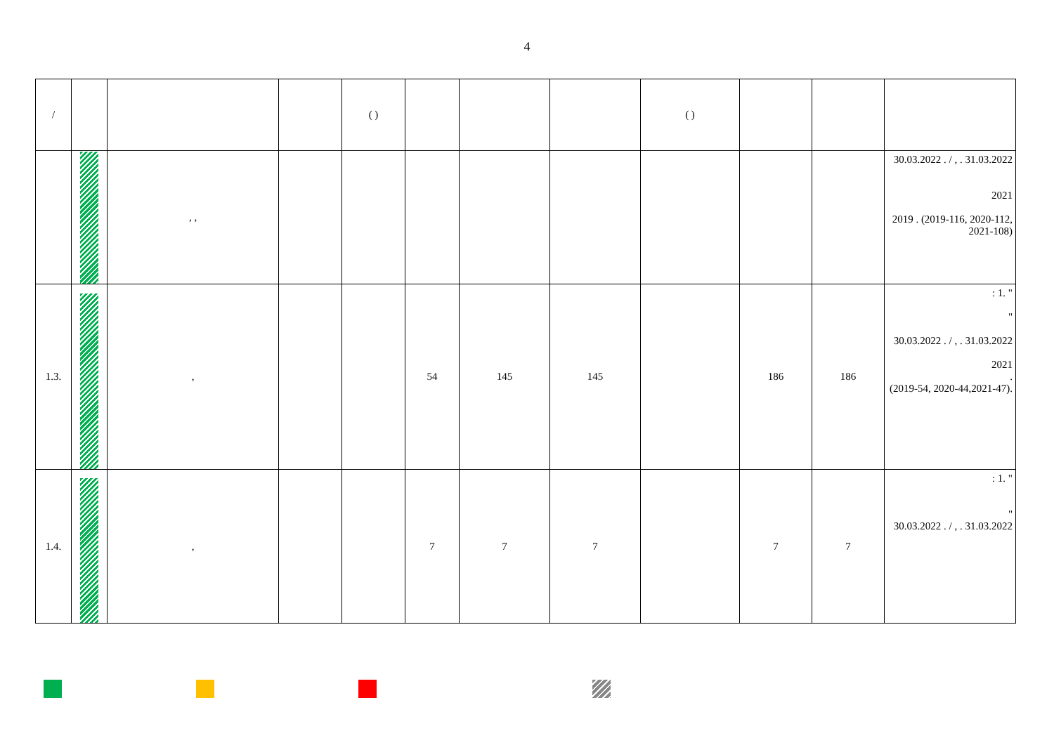4
| / | | | | ( ) | | | | ( ) | | | |
| --- | --- | --- | --- | --- | --- | --- | --- | --- | --- | --- | --- |
| | | , , | | | | | | | | | 30.03.2022 . / , . 31.03.2022 2021 2019 . (2019-116, 2020-112, 2021-108) |
| 1.3. | | , | | | 54 | 145 | 145 | | 186 | 186 | : 1. " " 30.03.2022 . / , . 31.03.2022 2021 . (2019-54, 2020-44,2021-47). |
| 1.4. | | , | | | 7 | 7 | 7 | | 7 | 7 | : 1. " " 30.03.2022 . / , . 31.03.2022 |